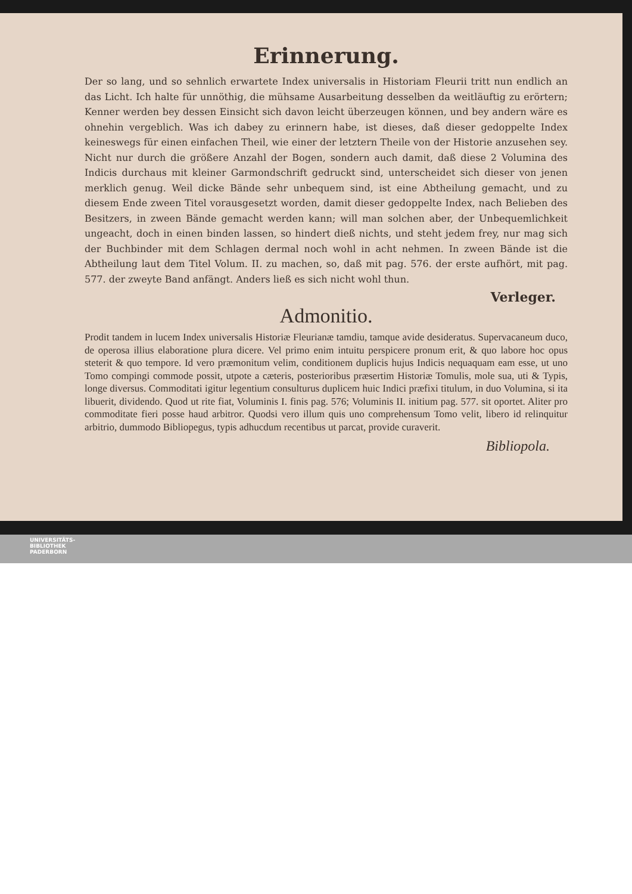Erinnerung.
Der so lang, und so sehnlich erwartete Index universalis in Historiam Fleurii tritt nun endlich an das Licht. Ich halte für unnöthig, die mühsame Ausarbeitung desselben da weitläuftig zu erörtern; Kenner werden bey dessen Einsicht sich davon leicht überzeugen können, und bey andern wäre es ohnehin vergeblich. Was ich dabey zu erinnern habe, ist dieses, daß dieser gedoppelte Index keineswegs für einen einfachen Theil, wie einer der letztern Theile von der Historie anzusehen sey. Nicht nur durch die größere Anzahl der Bogen, sondern auch damit, daß diese 2 Volumina des Indicis durchaus mit kleiner Garmondschrift gedruckt sind, unterscheidet sich dieser von jenen merklich genug. Weil dicke Bände sehr unbequem sind, ist eine Abtheilung gemacht, und zu diesem Ende zween Titel vorausgesetzt worden, damit dieser gedoppelte Index, nach Belieben des Besitzers, in zween Bände gemacht werden kann; will man solchen aber, der Unbequemlichkeit ungeacht, doch in einen binden lassen, so hindert dieß nichts, und steht jedem frey, nur mag sich der Buchbinder mit dem Schlagen dermal noch wohl in acht nehmen. In zween Bände ist die Abtheilung laut dem Titel Volum. II. zu machen, so, daß mit pag. 576. der erste aufhört, mit pag. 577. der zweyte Band anfängt. Anders ließ es sich nicht wohl thun.
Verleger.
Admonitio.
Prodit tandem in lucem Index universalis Historiæ Fleurianæ tamdiu, tamque avide desideratus. Supervacaneum duco, de operosa illius elaboratione plura dicere. Vel primo enim intuitu perspicere pronum erit, & quo labore hoc opus steterit & quo tempore. Id vero præmonitum velim, conditionem duplicis hujus Indicis nequaquam eam esse, ut uno Tomo compingi commode possit, utpote a cæteris, posterioribus præsertim Historiæ Tomulis, mole sua, uti & Typis, longe diversus. Commoditati igitur legentium consulturus duplicem huic Indici præfixi titulum, in duo Volumina, si ita libuerit, dividendo. Quod ut rite fiat, Voluminis I. finis pag. 576; Voluminis II. initium pag. 577. sit oportet. Aliter pro commoditate fieri posse haud arbitror. Quodsi vero illum quis uno comprehensum Tomo velit, libero id relinquitur arbitrio, dummodo Bibliopegus, typis adhucdum recentibus ut parcat, provide curaverit.
Bibliopola.
UNIVERSITÄTS-
BIBLIOTHEK
PADERBORN